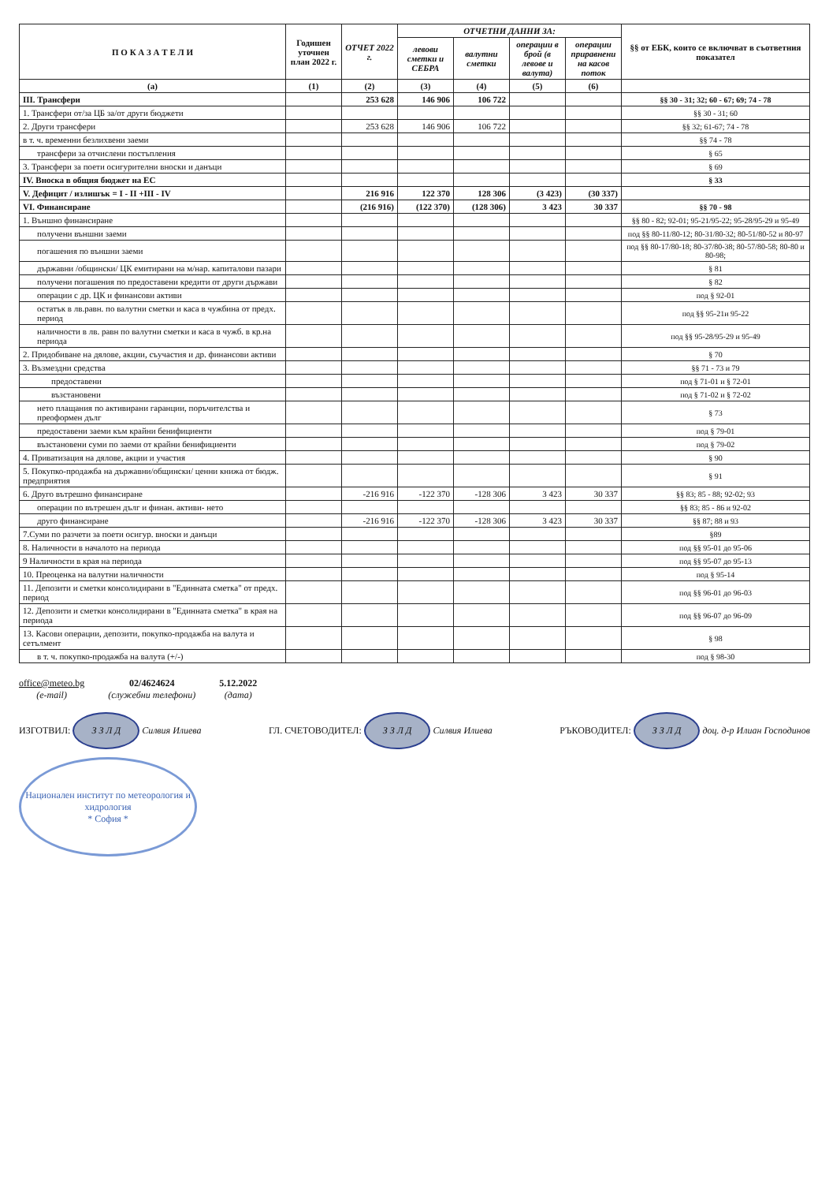| П О К А З А Т Е Л И | Годишен уточнен план 2022 г. | ОТЧЕТ 2022 г. | ОТЧЕТНИ ДАННИ ЗА: | | | | §§ от ЕБК, които се включват в съответния показател |
| --- | --- | --- | --- | --- | --- | --- | --- |
| | | | левови сметки и СЕБРА | валутни сметки | операции в брой (в левове и валута) | операции приравнени на касов поток | |
| (а) | (1) | (2) | (3) | (4) | (5) | (6) | |
| III. Трансфери | | 253 628 | 146 906 | 106 722 | | | §§ 30 - 31; 32; 60 - 67; 69; 74 - 78 |
| 1. Трансфери от/за ЦБ за/от други бюджети | | | | | | | §§ 30 - 31; 60 |
| 2. Други трансфери | | 253 628 | 146 906 | 106 722 | | | §§ 32; 61-67; 74 - 78 |
| в т. ч. временни безлихвени заеми | | | | | | | §§ 74 - 78 |
| трансфери за отчислени постъпления | | | | | | | § 65 |
| 3. Трансфери за поети осигурителни вноски и данъци | | | | | | | § 69 |
| IV. Вноска в общия бюджет на ЕС | | | | | | | § 33 |
| V. Дефицит / излишък = I - II +III - IV | | 216 916 | 122 370 | 128 306 | (3 423) | (30 337) | |
| VI. Финансиране | | (216 916) | (122 370) | (128 306) | 3 423 | 30 337 | §§ 70 - 98 |
| 1. Външно финансиране | | | | | | | §§ 80 - 82; 92-01; 95-21/95-22; 95-28/95-29 и 95-49 |
| получени външни заеми | | | | | | | под §§ 80-11/80-12; 80-31/80-32; 80-51/80-52 и 80-97 |
| погашения по външни заеми | | | | | | | под §§ 80-17/80-18; 80-37/80-38; 80-57/80-58; 80-80 и 80-98; |
| държавни /общински/ ЦК емитирани на м/нар. капиталови пазари | | | | | | | § 81 |
| получени погашения по предоставени кредити от други държави | | | | | | | § 82 |
| операции с др. ЦК и финансови активи | | | | | | | под § 92-01 |
| остатък в лв.равн. по валутни сметки и каса в чужбина от предх. период | | | | | | | под §§ 95-21и 95-22 |
| наличности в лв. равн по валутни сметки и каса в чужб. в кр.на периода | | | | | | | под §§ 95-28/95-29 и 95-49 |
| 2. Придобиване на дялове, акции, съучастия и др. финансови активи | | | | | | | § 70 |
| 3. Възмездни средства | | | | | | | §§ 71 - 73 и 79 |
| предоставени | | | | | | | под § 71-01 и § 72-01 |
| възстановени | | | | | | | под § 71-02 и § 72-02 |
| нето плащания по активирани гаранции, поръчителства и преоформен дълг | | | | | | | § 73 |
| предоставени заеми към крайни бенифициенти | | | | | | | под § 79-01 |
| възстановени суми по заеми от крайни бенифициенти | | | | | | | под § 79-02 |
| 4. Приватизация на дялове, акции и участия | | | | | | | § 90 |
| 5. Покупко-продажба на държавни/общински/ ценни книжа от бюдж. предприятия | | | | | | | § 91 |
| 6. Друго вътрешно финансиране | | -216 916 | -122 370 | -128 306 | 3 423 | 30 337 | §§ 83; 85 - 88; 92-02; 93 |
| операции по вътрешен дълг и финан. активи- нето | | | | | | | §§ 83; 85 - 86 и 92-02 |
| друго финансиране | | -216 916 | -122 370 | -128 306 | 3 423 | 30 337 | §§ 87; 88 и 93 |
| 7.Суми по разчети за поети осигур. вноски и данъци | | | | | | | §89 |
| 8. Наличности в началото на периода | | | | | | | под §§ 95-01 до 95-06 |
| 9 Наличности в края на периода | | | | | | | под §§ 95-07 до 95-13 |
| 10. Преоценка на валутни наличности | | | | | | | под § 95-14 |
| 11. Депозити и сметки консолидирани в "Единната сметка" от предх. период | | | | | | | под §§ 96-01 до 96-03 |
| 12. Депозити и сметки консолидирани в "Единната сметка" в края на периода | | | | | | | под §§ 96-07 до 96-09 |
| 13. Касови операции, депозити, покупко-продажба на валута и сетълмент | | | | | | | § 98 |
| в т. ч. покупко-продажба на валута (+/-) | | | | | | | под § 98-30 |
office@meteo.bg
(e-mail)
02/4624624
(служебни телефони)
5.12.2022
(дата)
ИЗГОТВИЛ: З З Л Д Силвия Илиева
ГЛ. СЧЕТОВОДИТЕЛ: З З Л Д Силвия Илиева
РЪКОВОДИТЕЛ: З З Л Д доц. д-р Илиан Господинов
Национален институт по метеорология и хидрология
* София *